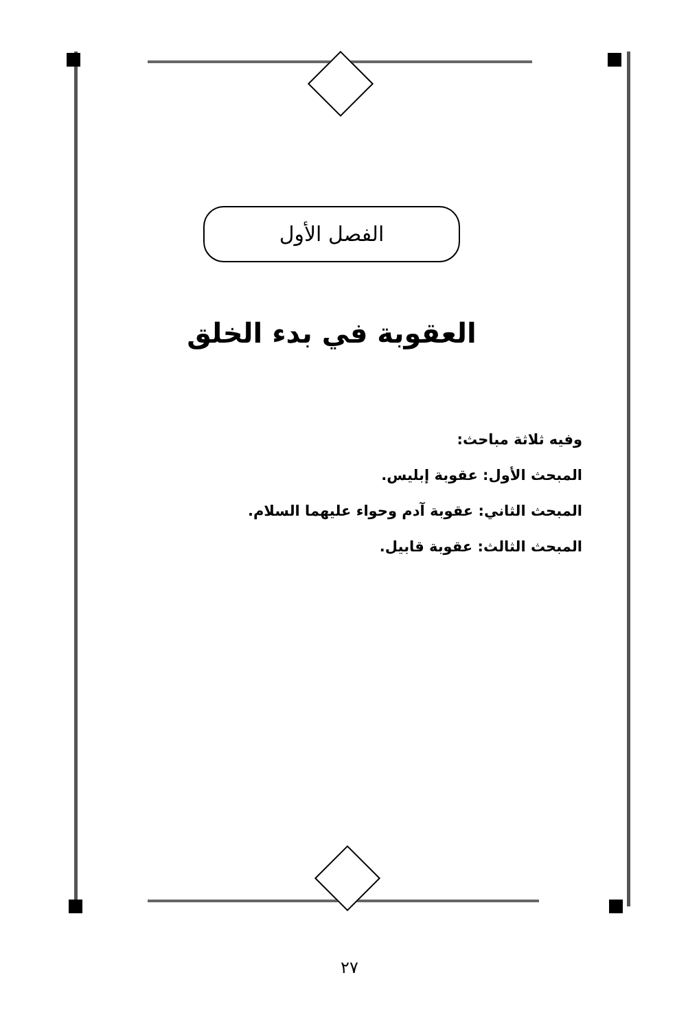الفصل الأول
العقوبة في بدء الخلق
وفيه ثلاثة مباحث:
المبحث الأول: عقوبة إبليس.
المبحث الثاني: عقوبة آدم وحواء عليهما السلام.
المبحث الثالث: عقوبة قابيل.
٢٧